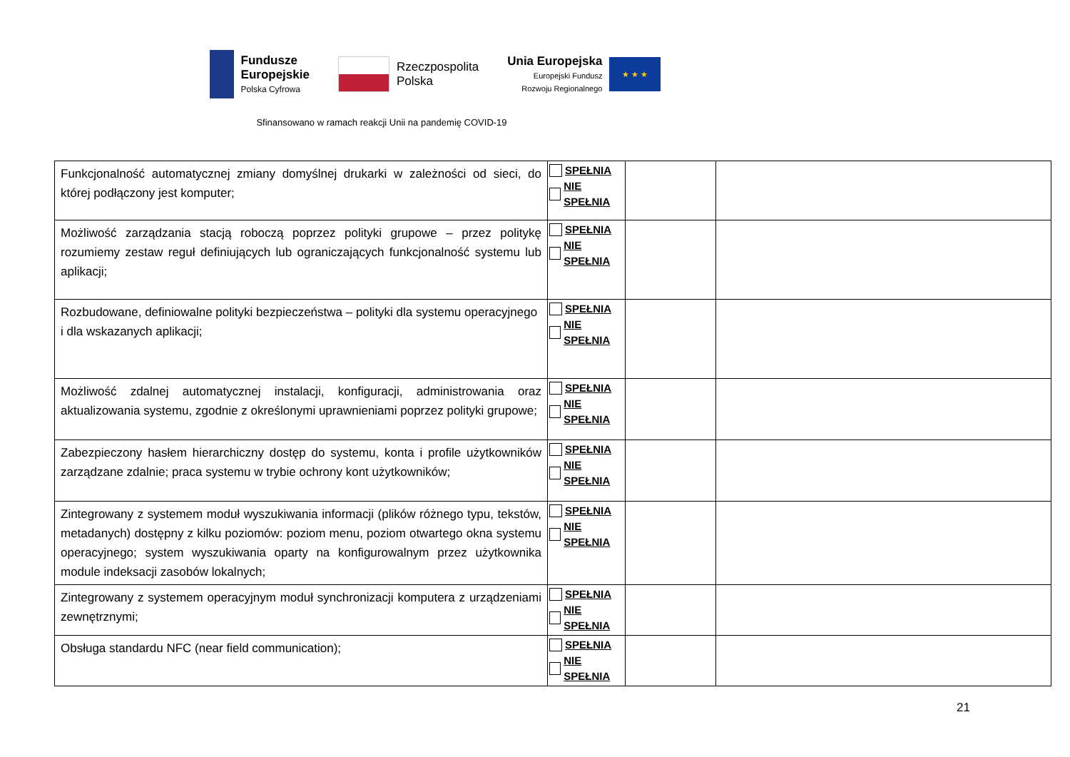Fundusze
Europejskie
Polska Cyfrowa
Rzeczpospolita
Polska
Unia Europejska
Europejski Fundusz
Rozwoju Regionalnego
★ ★ ★
Sfinansowano w ramach reakcji Unii na pandemię COVID-19
| Funkcjonalność automatycznej zmiany domyślnej drukarki w zależności od sieci, do której podłączony jest komputer; | SPEŁNIA NIE SPEŁNIA | | |
| Możliwość zarządzania stacją roboczą poprzez polityki grupowe – przez politykę rozumiemy zestaw reguł definiujących lub ograniczających funkcjonalność systemu lub aplikacji; | SPEŁNIA NIE SPEŁNIA | | |
| Rozbudowane, definiowalne polityki bezpieczeństwa – polityki dla systemu operacyjnego i dla wskazanych aplikacji; | SPEŁNIA NIE SPEŁNIA | | |
| Możliwość zdalnej automatycznej instalacji, konfiguracji, administrowania oraz aktualizowania systemu, zgodnie z określonymi uprawnieniami poprzez polityki grupowe; | SPEŁNIA NIE SPEŁNIA | | |
| Zabezpieczony hasłem hierarchiczny dostęp do systemu, konta i profile użytkowników zarządzane zdalnie; praca systemu w trybie ochrony kont użytkowników; | SPEŁNIA NIE SPEŁNIA | | |
| Zintegrowany z systemem moduł wyszukiwania informacji (plików różnego typu, tekstów, metadanych) dostępny z kilku poziomów: poziom menu, poziom otwartego okna systemu operacyjnego; system wyszukiwania oparty na konfigurowalnym przez użytkownika module indeksacji zasobów lokalnych; | SPEŁNIA NIE SPEŁNIA | | |
| Zintegrowany z systemem operacyjnym moduł synchronizacji komputera z urządzeniami zewnętrznymi; | SPEŁNIA NIE SPEŁNIA | | |
| Obsługa standardu NFC (near field communication); | SPEŁNIA NIE SPEŁNIA | | |
21